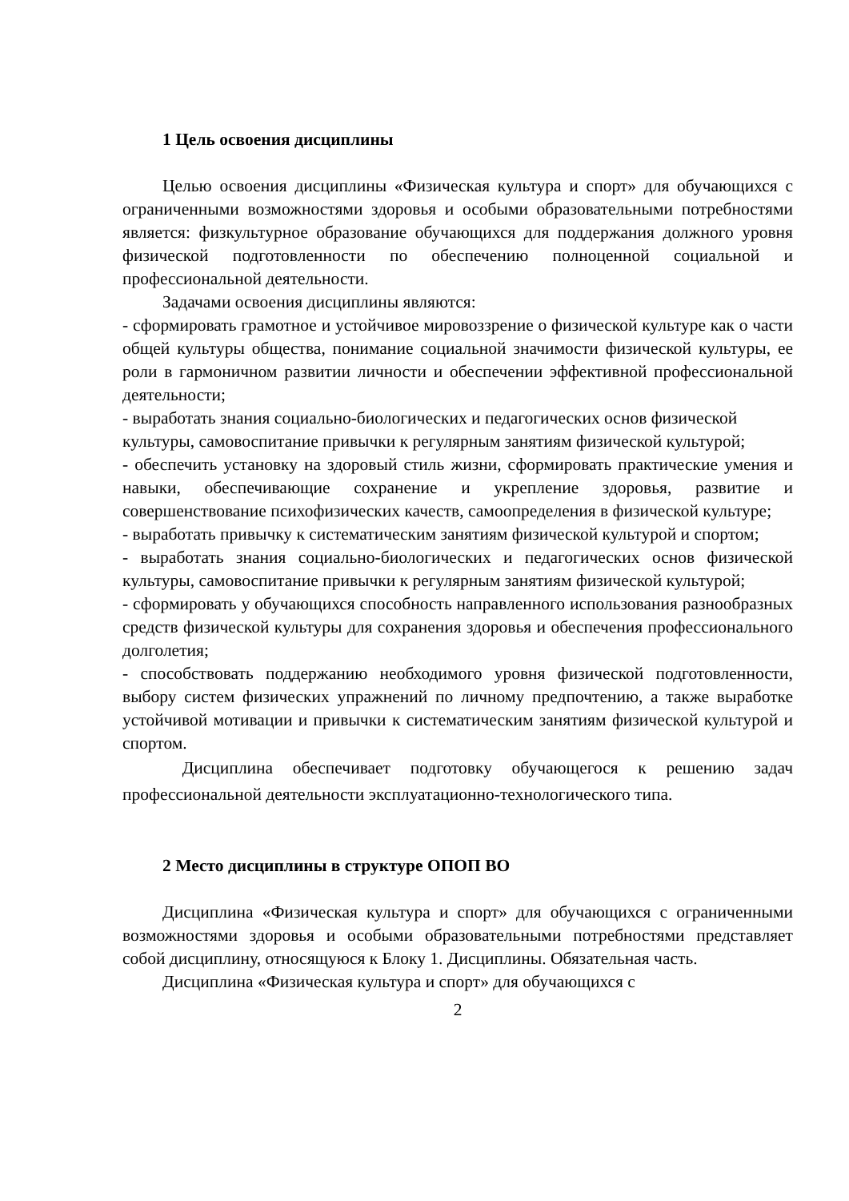1 Цель освоения дисциплины
Целью освоения дисциплины «Физическая культура и спорт» для обучающихся с ограниченными возможностями здоровья и особыми образовательными потребностями является: физкультурное образование обучающихся для поддержания должного уровня физической подготовленности по обеспечению полноценной социальной и профессиональной деятельности.
Задачами освоения дисциплины являются:
- сформировать грамотное и устойчивое мировоззрение о физической культуре как о части общей культуры общества, понимание социальной значимости физической культуры, ее роли в гармоничном развитии личности и обеспечении эффективной профессиональной деятельности;
- выработать знания социально-биологических и педагогических основ физической культуры, самовоспитание привычки к регулярным занятиям физической культурой;
- обеспечить установку на здоровый стиль жизни, сформировать практические умения и навыки, обеспечивающие сохранение и укрепление здоровья, развитие и совершенствование психофизических качеств, самоопределения в физической культуре;
- выработать привычку к систематическим занятиям физической культурой и спортом;
- выработать знания социально-биологических и педагогических основ физической культуры, самовоспитание привычки к регулярным занятиям физической культурой;
- сформировать у обучающихся способность направленного использования разнообразных средств физической культуры для сохранения здоровья и обеспечения профессионального долголетия;
- способствовать поддержанию необходимого уровня физической подготовленности, выбору систем физических упражнений по личному предпочтению, а также выработке устойчивой мотивации и привычки к систематическим занятиям физической культурой и спортом.
Дисциплина обеспечивает подготовку обучающегося к решению задач профессиональной деятельности эксплуатационно-технологического типа.
2 Место дисциплины в структуре ОПОП ВО
Дисциплина «Физическая культура и спорт» для обучающихся с ограниченными возможностями здоровья и особыми образовательными потребностями представляет собой дисциплину, относящуюся к Блоку 1. Дисциплины. Обязательная часть.
Дисциплина «Физическая культура и спорт» для обучающихся с
2